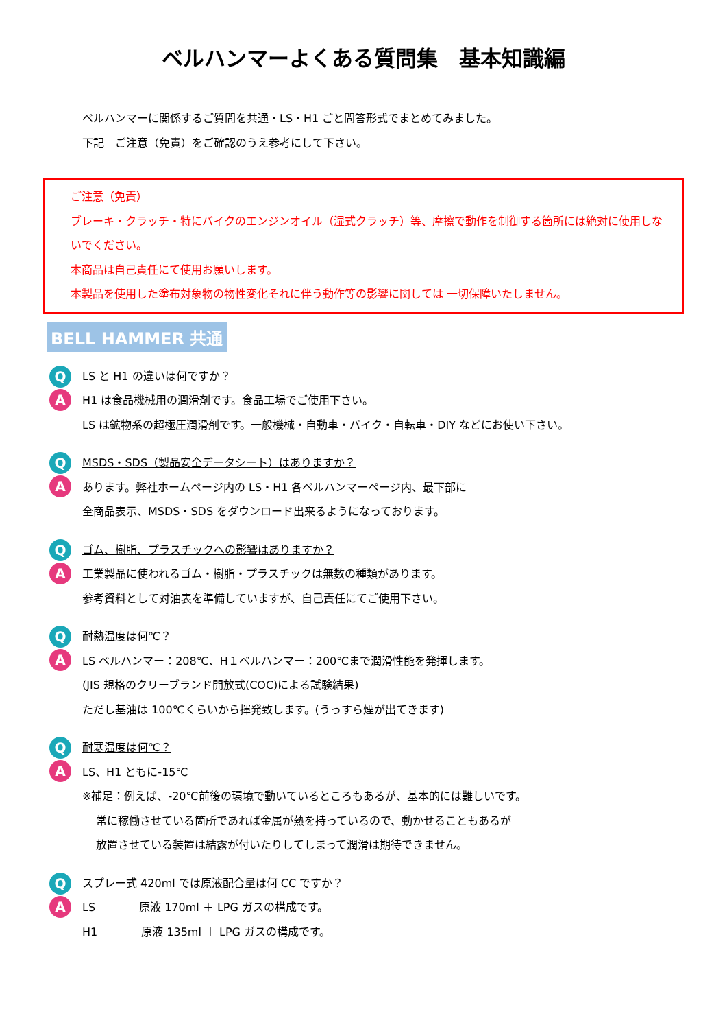ベルハンマーよくある質問集　基本知識編
ベルハンマーに関係するご質問を共通・LS・H1 ごと問答形式でまとめてみました。
下記　ご注意（免責）をご確認のうえ参考にして下さい。
ご注意（免責）
ブレーキ・クラッチ・特にバイクのエンジンオイル（湿式クラッチ）等、摩擦で動作を制御する箇所には絶対に使用しないでください。
本商品は自己責任にて使用お願いします。
本製品を使用した塗布対象物の物性変化それに伴う動作等の影響に関しては 一切保障いたしません。
BELL HAMMER 共通
Q
A
LS と H1 の違いは何ですか？
H1 は食品機械用の潤滑剤です。食品工場でご使用下さい。
LS は鉱物系の超極圧潤滑剤です。一般機械・自動車・バイク・自転車・DIY などにお使い下さい。
Q
A
MSDS・SDS（製品安全データシート）はありますか？
あります。弊社ホームページ内の LS・H1 各ベルハンマーページ内、最下部に
全商品表示、MSDS・SDS をダウンロード出来るようになっております。
Q
A
ゴム、樹脂、プラスチックへの影響はありますか？
工業製品に使われるゴム・樹脂・プラスチックは無数の種類があります。
参考資料として対油表を準備していますが、自己責任にてご使用下さい。
Q
A
耐熱温度は何℃？
LS ベルハンマー：208℃、H１ベルハンマー：200℃まで潤滑性能を発揮します。
(JIS 規格のクリーブランド開放式(COC)による試験結果)
ただし基油は 100℃くらいから揮発致します。(うっすら煙が出てきます)
Q
A
耐寒温度は何℃？
LS、H1 ともに-15℃
※補足：例えば、-20℃前後の環境で動いているところもあるが、基本的には難しいです。
常に稼働させている箇所であれば金属が熱を持っているので、動かせることもあるが
放置させている装置は結露が付いたりしてしまって潤滑は期待できません。
Q
A
スプレー式 420ml では原液配合量は何 CC ですか？
LS　　　　原液 170ml ＋ LPG ガスの構成です。
H1　　　　原液 135ml ＋ LPG ガスの構成です。